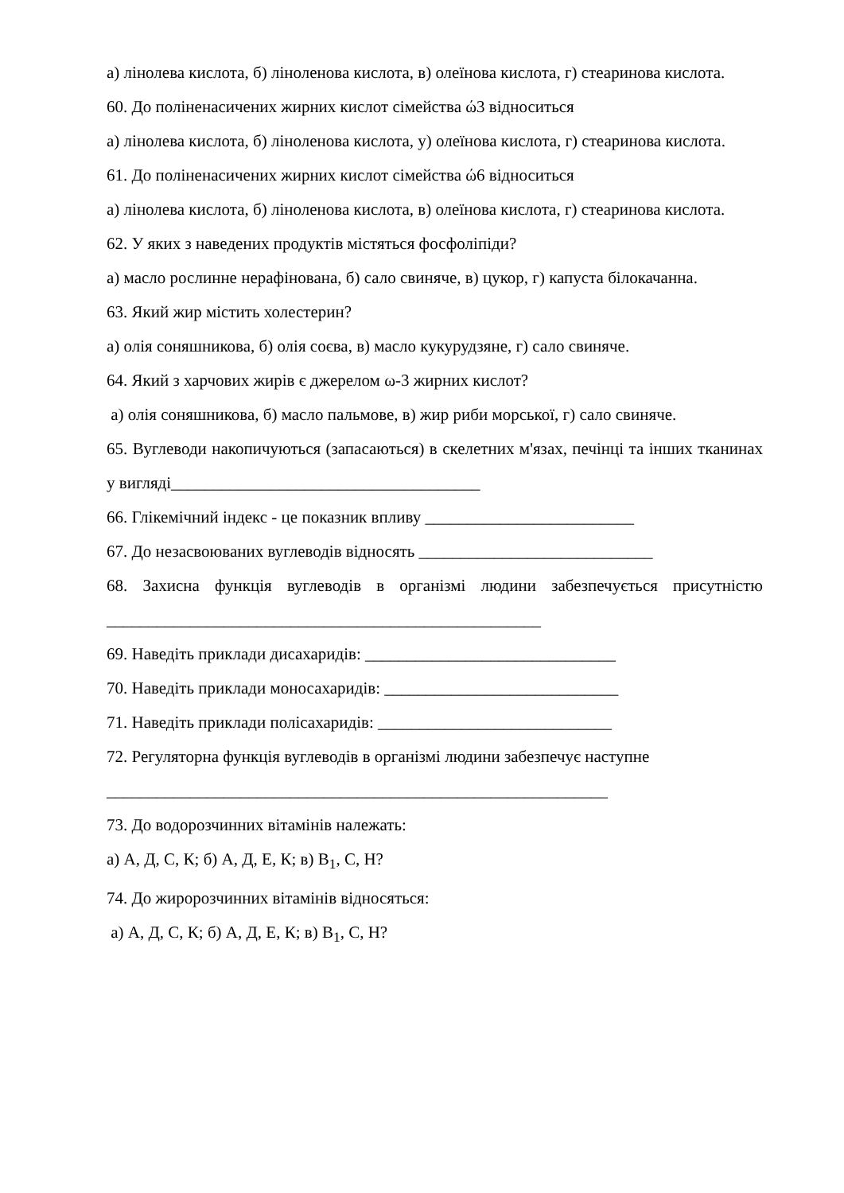а) лінолева кислота, б) ліноленова кислота, в) олеїнова кислота, г) стеаринова кислота.
60. До поліненасичених жирних кислот сімейства ώ3 відноситься
а) лінолева кислота, б) ліноленова кислота, у) олеїнова кислота, г) стеаринова кислота.
61. До поліненасичених жирних кислот сімейства ώ6 відноситься
а) лінолева кислота, б) ліноленова кислота, в) олеїнова кислота, г) стеаринова кислота.
62. У яких з наведених продуктів містяться фосфоліпіди?
а) масло рослинне нерафінована, б) сало свиняче, в) цукор, г) капуста білокачанна.
63. Який жир містить холестерин?
а) олія соняшникова, б) олія соєва, в) масло кукурудзяне, г) сало свиняче.
64. Який з харчових жирів є джерелом ω-3 жирних кислот?
а) олія соняшникова, б) масло пальмове, в) жир риби морської, г) сало свиняче.
65. Вуглеводи накопичуються (запасаються) в скелетних м'язах, печінці та інших тканинах у вигляді_____________________________________
66. Глікемічний індекс - це показник впливу _________________________
67. До незасвоюваних вуглеводів відносять ____________________________
68. Захисна функція вуглеводів в організмі людини забезпечується присутністю ____________________________________________________
69. Наведіть приклади дисахаридів: ______________________________
70. Наведіть приклади моносахаридів: ____________________________
71. Наведіть приклади полісахаридів: ____________________________
72. Регуляторна функція вуглеводів в організмі людини забезпечує наступне
____________________________________________________________
73. До водорозчинних вітамінів належать:
а) А, Д, С, К; б) А, Д, Е, К; в) В<sub>1</sub>, С, Н?
74. До жиророзчинних вітамінів відносяться:
а) А, Д, С, К; б) А, Д, Е, К; в) В<sub>1</sub>, С, Н?